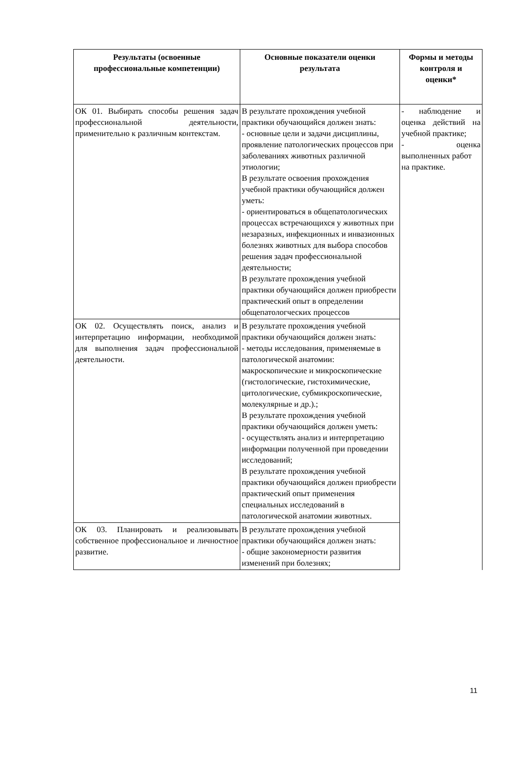| Результаты (освоенные профессиональные компетенции) | Основные показатели оценки результата | Формы и методы контроля и оценки* |
| --- | --- | --- |
| ОК 01. Выбирать способы решения задач профессиональной деятельности, применительно к различным контекстам. | В результате прохождения учебной практики обучающийся должен знать: - основные цели и задачи дисциплины, проявление патологических процессов при заболеваниях животных различной этиологии; В результате освоения прохождения учебной практики обучающийся должен уметь: - ориентироваться в общепатологических процессах встречающихся у животных при незаразных, инфекционных и инвазионных болезнях животных для выбора способов решения задач профессиональной деятельности; В результате прохождения учебной практики обучающийся должен приобрести практический опыт в определении общепатологческих процессов | - наблюдение и оценка действий на учебной практике; - оценка выполненных работ на практике. |
| ОК 02. Осуществлять поиск, анализ и интерпретацию информации, необходимой для выполнения задач профессиональной деятельности. | В результате прохождения учебной практики обучающийся должен знать: - методы исследования, применяемые в патологической анатомии: макроскопические и микроскопические (гистологические, гистохимические, цитологические, субмикроскопические, молекулярные и др.).; В результате прохождения учебной практики обучающийся должен уметь: - осуществлять анализ и интерпретацию информации полученной при проведении исследований; В результате прохождения учебной практики обучающийся должен приобрести практический опыт применения специальных исследований в патологической анатомии животных. | |
| ОК 03. Планировать и реализовывать собственное профессиональное и личностное развитие. | В результате прохождения учебной практики обучающийся должен знать: - общие закономерности развития изменений при болезнях; | |
11